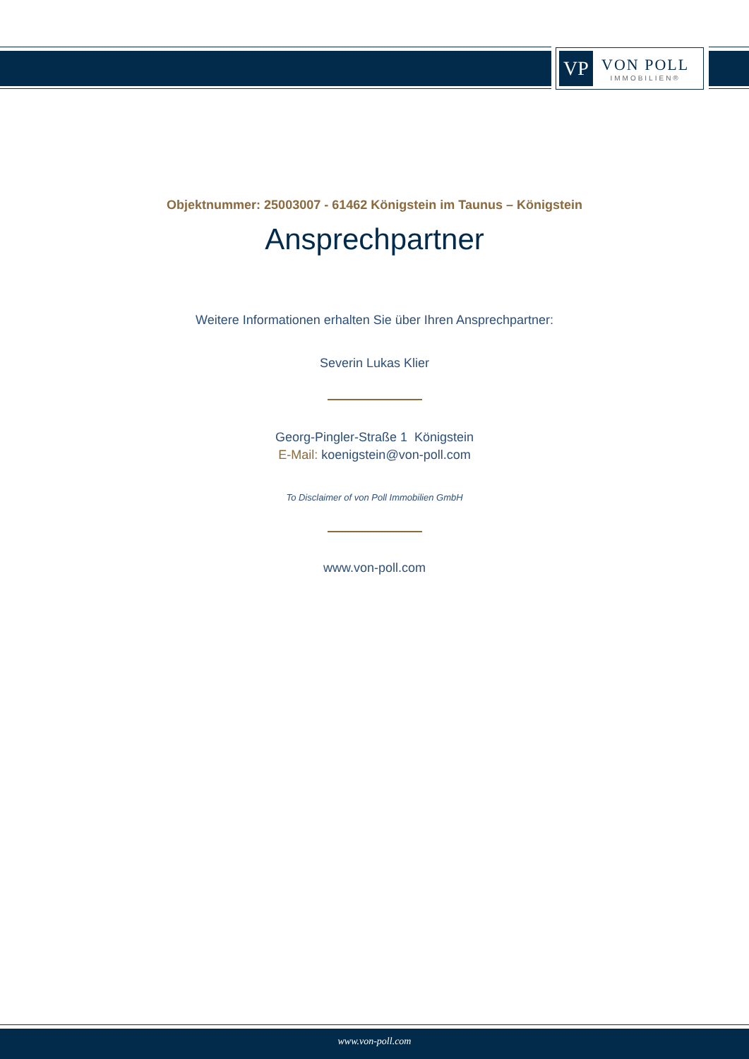VP
VON POLL
IMMOBILIEN®
Objektnummer: 25003007 - 61462 Königstein im Taunus – Königstein
Ansprechpartner
Weitere Informationen erhalten Sie über Ihren Ansprechpartner:
Severin Lukas Klier
Georg-Pingler-Straße 1 Königstein
E-Mail: koenigstein@von-poll.com
To Disclaimer of von Poll Immobilien GmbH
www.von-poll.com
www.von-poll.com